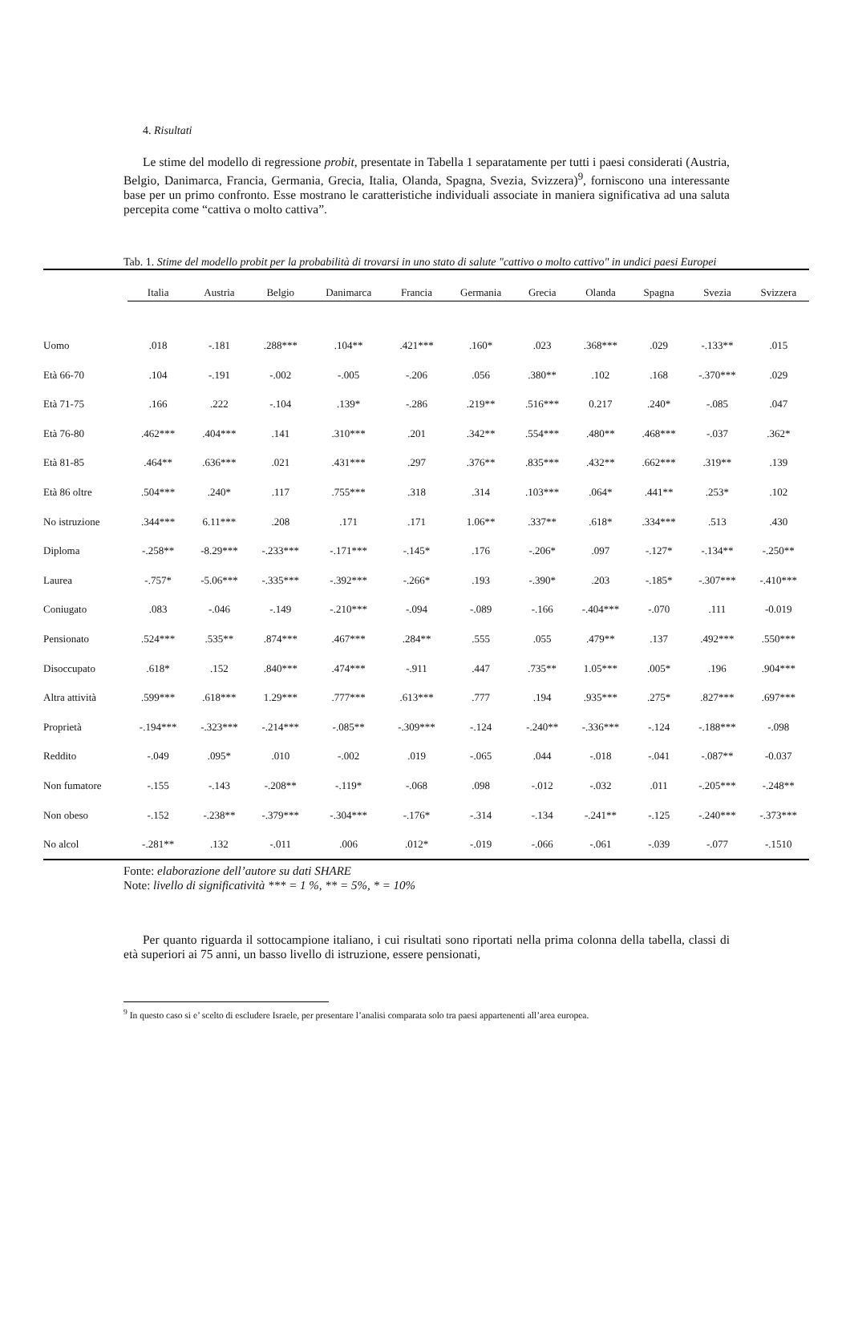4. Risultati
Le stime del modello di regressione probit, presentate in Tabella 1 separatamente per tutti i paesi considerati (Austria, Belgio, Danimarca, Francia, Germania, Grecia, Italia, Olanda, Spagna, Svezia, Svizzera)<sup>9</sup>, forniscono una interessante base per un primo confronto. Esse mostrano le caratteristiche individuali associate in maniera significativa ad una saluta percepita come “cattiva o molto cattiva”.
Tab. 1. Stime del modello probit per la probabilità di trovarsi in uno stato di salute "cattivo o molto cattivo" in undici paesi Europei
| | Italia | Austria | Belgio | Danimarca | Francia | Germania | Grecia | Olanda | Spagna | Svezia | Svizzera |
| --- | --- | --- | --- | --- | --- | --- | --- | --- | --- | --- | --- |
| Uomo | .018 | -.181 | .288*** | .104** | .421*** | .160* | .023 | .368*** | .029 | -.133** | .015 |
| Età 66-70 | .104 | -.191 | -.002 | -.005 | -.206 | .056 | .380** | .102 | .168 | -.370*** | .029 |
| Età 71-75 | .166 | .222 | -.104 | .139* | -.286 | .219** | .516*** | 0.217 | .240* | -.085 | .047 |
| Età 76-80 | .462*** | .404*** | .141 | .310*** | .201 | .342** | .554*** | .480** | .468*** | -.037 | .362* |
| Età 81-85 | .464** | .636*** | .021 | .431*** | .297 | .376** | .835*** | .432** | .662*** | .319** | .139 |
| Età 86 oltre | .504*** | .240* | .117 | .755*** | .318 | .314 | .103*** | .064* | .441** | .253* | .102 |
| No istruzione | .344*** | 6.11*** | .208 | .171 | .171 | 1.06** | .337** | .618* | .334*** | .513 | .430 |
| Diploma | -.258** | -8.29*** | -.233*** | -.171*** | -.145* | .176 | -.206* | .097 | -.127* | -.134** | -.250** |
| Laurea | -.757* | -5.06*** | -.335*** | -.392*** | -.266* | .193 | -.390* | .203 | -.185* | -.307*** | -.410*** |
| Coniugato | .083 | -.046 | -.149 | -.210*** | -.094 | -.089 | -.166 | -.404*** | -.070 | .111 | -0.019 |
| Pensionato | .524*** | .535** | .874*** | .467*** | .284** | .555 | .055 | .479** | .137 | .492*** | .550*** |
| Disoccupato | .618* | .152 | .840*** | .474*** | -.911 | .447 | .735** | 1.05*** | .005* | .196 | .904*** |
| Altra attività | .599*** | .618*** | 1.29*** | .777*** | .613*** | .777 | .194 | .935*** | .275* | .827*** | .697*** |
| Proprietà | -.194*** | -.323*** | -.214*** | -.085** | -.309*** | -.124 | -.240** | -.336*** | -.124 | -.188*** | -.098 |
| Reddito | -.049 | .095* | .010 | -.002 | .019 | -.065 | .044 | -.018 | -.041 | -.087** | -0.037 |
| Non fumatore | -.155 | -.143 | -.208** | -.119* | -.068 | .098 | -.012 | -.032 | .011 | -.205*** | -.248** |
| Non obeso | -.152 | -.238** | -.379*** | -.304*** | -.176* | -.314 | -.134 | -.241** | -.125 | -.240*** | -.373*** |
| No alcol | -.281** | .132 | -.011 | .006 | .012* | -.019 | -.066 | -.061 | -.039 | -.077 | -.1510 |
Fonte: elaborazione dell’autore su dati SHARE
Note: livello di significatività *** = 1 %, ** = 5%, * = 10%
Per quanto riguarda il sottocampione italiano, i cui risultati sono riportati nella prima colonna della tabella, classi di età superiori ai 75 anni, un basso livello di istruzione, essere pensionati,
<sup>9</sup> In questo caso si e’ scelto di escludere Israele, per presentare l’analisi comparata solo tra paesi appartenenti all’area europea.